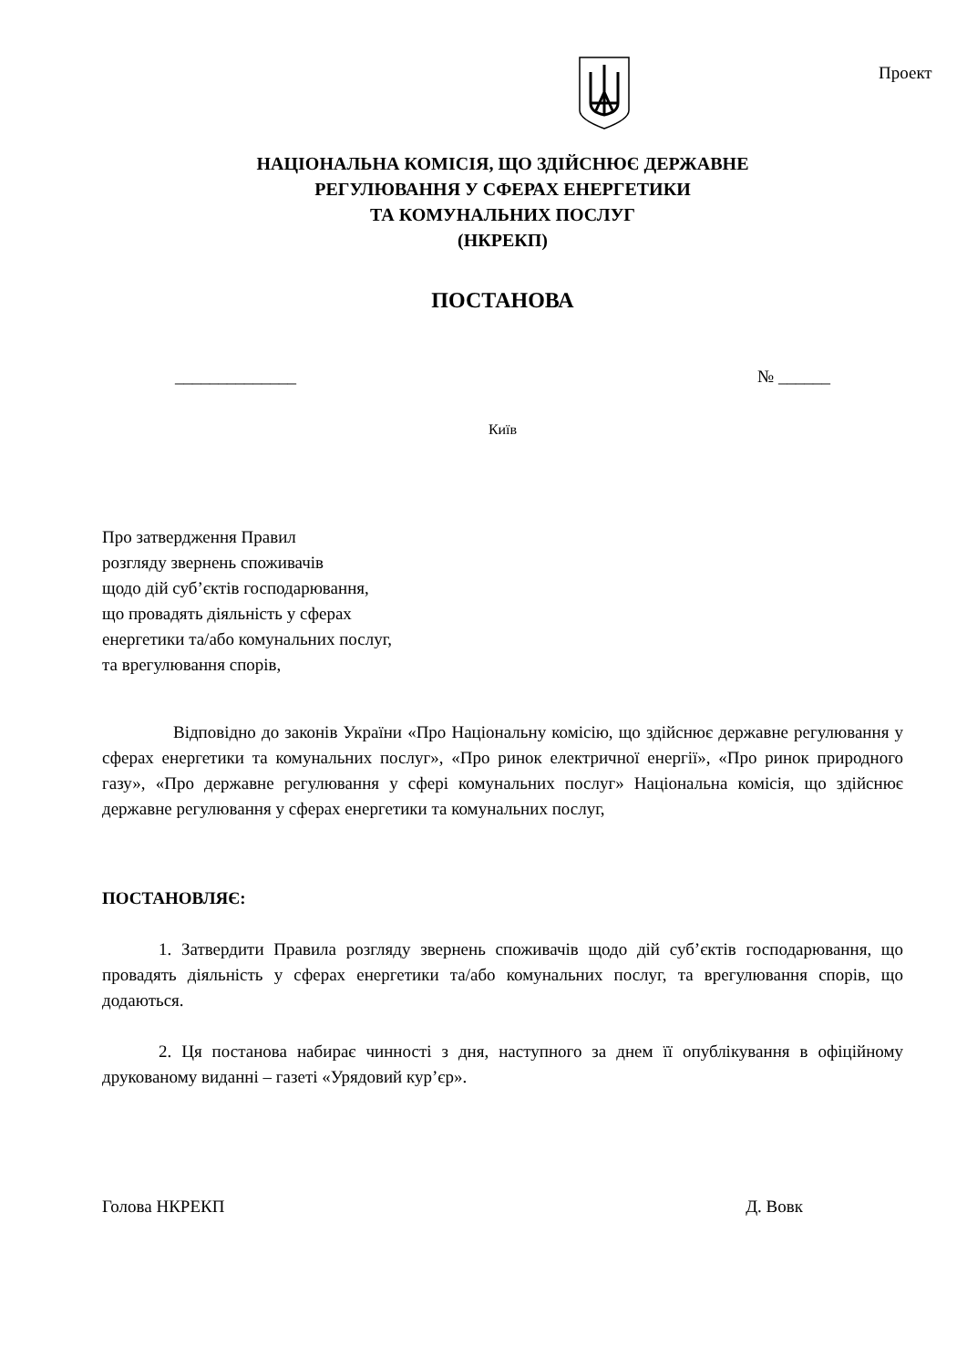Проект
НАЦІОНАЛЬНА КОМІСІЯ, ЩО ЗДІЙСНЮЄ ДЕРЖАВНЕ
РЕГУЛЮВАННЯ У СФЕРАХ ЕНЕРГЕТИКИ
ТА КОМУНАЛЬНИХ ПОСЛУГ
(НКРЕКП)
ПОСТАНОВА
______________ № ______
Київ
Про затвердження Правил
розгляду звернень споживачів
щодо дій суб’єктів господарювання,
що провадять діяльність у сферах
енергетики та/або комунальних послуг,
та врегулювання спорів,
Відповідно до законів України «Про Національну комісію, що здійснює державне регулювання у сферах енергетики та комунальних послуг», «Про ринок електричної енергії», «Про ринок природного газу», «Про державне регулювання у сфері комунальних послуг» Національна комісія, що здійснює державне регулювання у сферах енергетики та комунальних послуг,
ПОСТАНОВЛЯЄ:
1. Затвердити Правила розгляду звернень споживачів щодо дій суб’єктів господарювання, що провадять діяльність у сферах енергетики та/або комунальних послуг, та врегулювання спорів, що додаються.
2. Ця постанова набирає чинності з дня, наступного за днем її опублікування в офіційному друкованому виданні – газеті «Урядовий кур’єр».
Голова НКРЕКП Д. Вовк